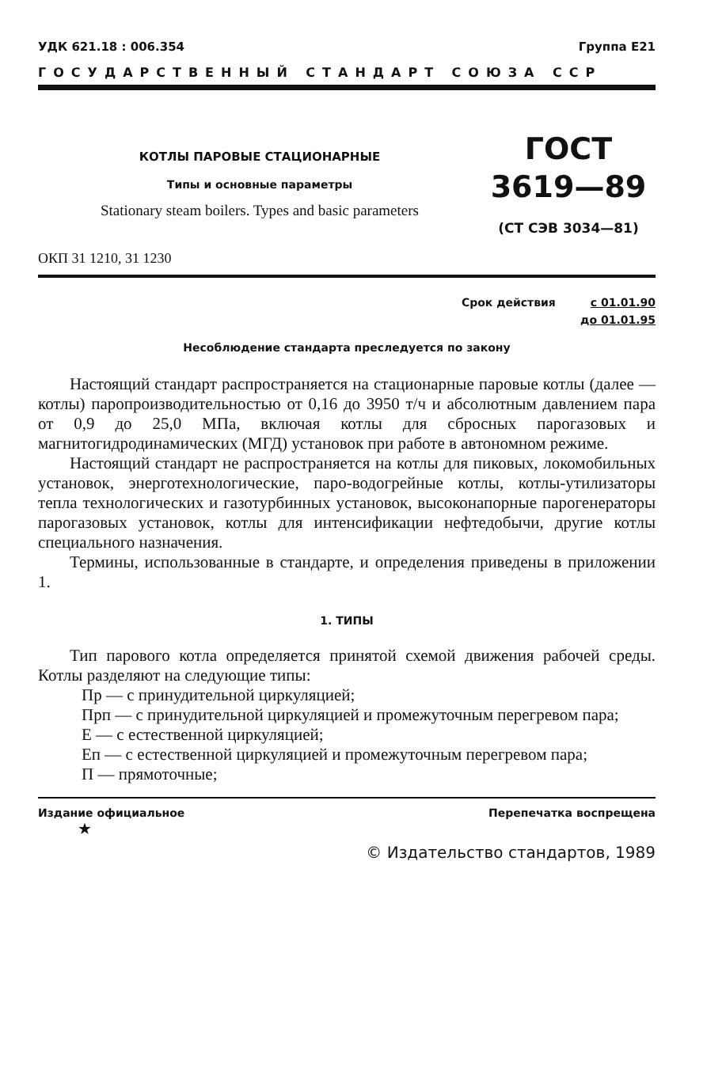УДК 621.18 : 006.354 Группа Е21
ГОСУДАРСТВЕННЫЙ СТАНДАРТ СОЮЗА ССР
КОТЛЫ ПАРОВЫЕ СТАЦИОНАРНЫЕ
Типы и основные параметры
Stationary steam boilers. Types and basic parameters
ГОСТ
3619—89
(СТ СЭВ 3034—81)
ОКП 31 1210, 31 1230
Срок действия с 01.01.90
до 01.01.95
Несоблюдение стандарта преследуется по закону
Настоящий стандарт распространяется на стационарные паровые котлы (далее — котлы) паропроизводительностью от 0,16 до 3950 т/ч и абсолютным давлением пара от 0,9 до 25,0 МПа, включая котлы для сбросных парогазовых и магнитогидродинамических (МГД) установок при работе в автономном режиме.
Настоящий стандарт не распространяется на котлы для пиковых, локомобильных установок, энерготехнологические, паро-водогрейные котлы, котлы-утилизаторы тепла технологических и газотурбинных установок, высоконапорные парогенераторы парогазовых установок, котлы для интенсификации нефтедобычи, другие котлы специального назначения.
Термины, использованные в стандарте, и определения приведены в приложении 1.
1. ТИПЫ
Тип парового котла определяется принятой схемой движения рабочей среды. Котлы разделяют на следующие типы:
Пр — с принудительной циркуляцией;
Прп — с принудительной циркуляцией и промежуточным перегревом пара;
Е — с естественной циркуляцией;
Еп — с естественной циркуляцией и промежуточным перегревом пара;
П — прямоточные;
Издание официальное Перепечатка воспрещена
★
© Издательство стандартов, 1989